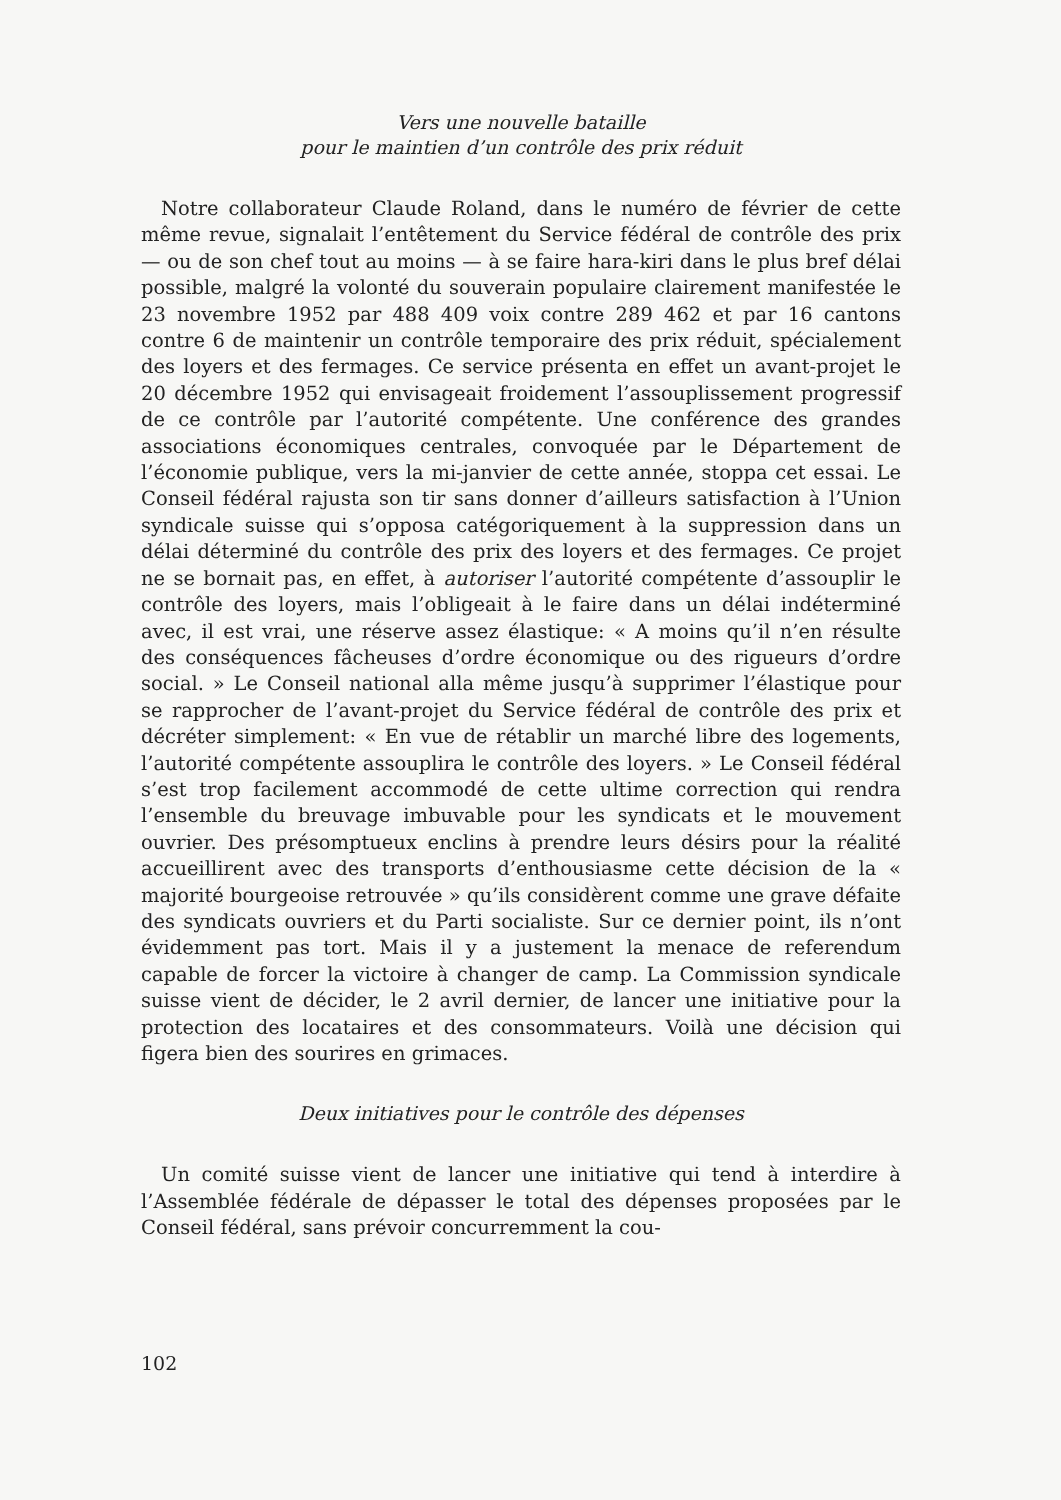Vers une nouvelle bataille
pour le maintien d’un contrôle des prix réduit
Notre collaborateur Claude Roland, dans le numéro de février de cette même revue, signalait l’entêtement du Service fédéral de contrôle des prix — ou de son chef tout au moins — à se faire hara-kiri dans le plus bref délai possible, malgré la volonté du souverain populaire clairement manifestée le 23 novembre 1952 par 488 409 voix contre 289 462 et par 16 cantons contre 6 de maintenir un contrôle temporaire des prix réduit, spécialement des loyers et des fermages. Ce service présenta en effet un avant-projet le 20 décembre 1952 qui envisageait froidement l’assouplissement progressif de ce contrôle par l’autorité compétente. Une conférence des grandes associations économiques centrales, convoquée par le Département de l’économie publique, vers la mi-janvier de cette année, stoppa cet essai. Le Conseil fédéral rajusta son tir sans donner d’ailleurs satisfaction à l’Union syndicale suisse qui s’opposa catégoriquement à la suppression dans un délai déterminé du contrôle des prix des loyers et des fermages. Ce projet ne se bornait pas, en effet, à autoriser l’autorité compétente d’assouplir le contrôle des loyers, mais l’obligeait à le faire dans un délai indéterminé avec, il est vrai, une réserve assez élastique: « A moins qu’il n’en résulte des conséquences fâcheuses d’ordre économique ou des rigueurs d’ordre social. » Le Conseil national alla même jusqu’à supprimer l’élastique pour se rapprocher de l’avant-projet du Service fédéral de contrôle des prix et décréter simplement: « En vue de rétablir un marché libre des logements, l’autorité compétente assouplira le contrôle des loyers. » Le Conseil fédéral s’est trop facilement accommodé de cette ultime correction qui rendra l’ensemble du breuvage imbuvable pour les syndicats et le mouvement ouvrier. Des présomptueux enclins à prendre leurs désirs pour la réalité accueillirent avec des transports d’enthousiasme cette décision de la « majorité bourgeoise retrouvée » qu’ils considèrent comme une grave défaite des syndicats ouvriers et du Parti socialiste. Sur ce dernier point, ils n’ont évidemment pas tort. Mais il y a justement la menace de referendum capable de forcer la victoire à changer de camp. La Commission syndicale suisse vient de décider, le 2 avril dernier, de lancer une initiative pour la protection des locataires et des consommateurs. Voilà une décision qui figera bien des sourires en grimaces.
Deux initiatives pour le contrôle des dépenses
Un comité suisse vient de lancer une initiative qui tend à interdire à l’Assemblée fédérale de dépasser le total des dépenses proposées par le Conseil fédéral, sans prévoir concurremment la cou-
102